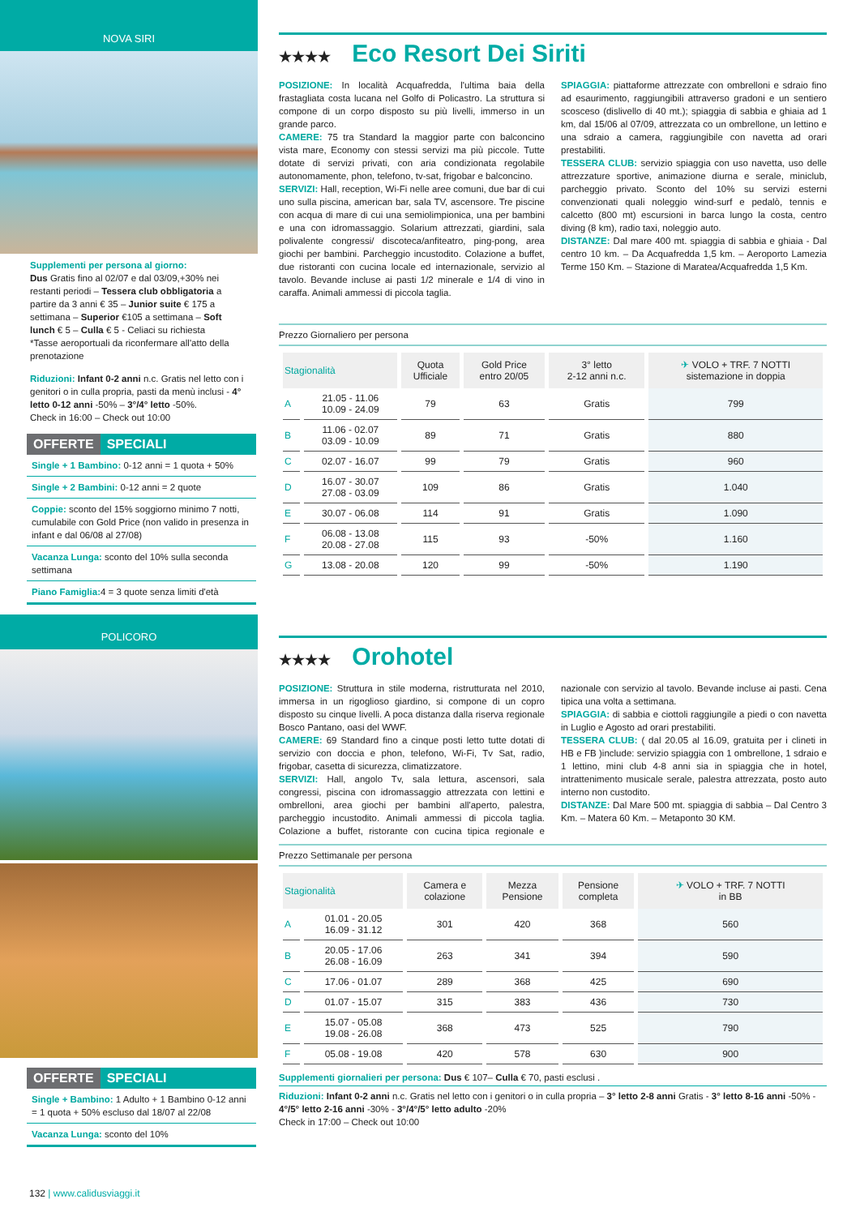NOVA SIRI
Supplementi per persona al giorno:
Dus Gratis fino al 02/07 e dal 03/09,+30% nei restanti periodi – Tessera club obbligatoria a partire da 3 anni € 35 – Junior suite € 175 a settimana – Superior €105 a settimana – Soft lunch € 5 – Culla € 5 - Celiaci su richiesta
*Tasse aeroportuali da riconfermare all'atto della prenotazione
Riduzioni: Infant 0-2 anni n.c. Gratis nel letto con i genitori o in culla propria, pasti da menù inclusi - 4° letto 0-12 anni -50% – 3°/4° letto -50%.
Check in 16:00 – Check out 10:00
OFFERTE SPECIALI
Single + 1 Bambino: 0-12 anni = 1 quota + 50%
Single + 2 Bambini: 0-12 anni = 2 quote
Coppie: sconto del 15% soggiorno minimo 7 notti, cumulabile con Gold Price (non valido in presenza in infant e dal 06/08 al 27/08)
Vacanza Lunga: sconto del 10% sulla seconda settimana
Piano Famiglia: 4 = 3 quote senza limiti d'età
POLICORO
OFFERTE SPECIALI
Single + Bambino: 1 Adulto + 1 Bambino 0-12 anni = 1 quota + 50% escluso dal 18/07 al 22/08
Vacanza Lunga: sconto del 10%
★★★★ Eco Resort Dei Siriti
POSIZIONE: In località Acquafredda, l'ultima baia della frastagliata costa lucana nel Golfo di Policastro. La struttura si compone di un corpo disposto su più livelli, immerso in un grande parco.
CAMERE: 75 tra Standard la maggior parte con balconcino vista mare, Economy con stessi servizi ma più piccole. Tutte dotate di servizi privati, con aria condizionata regolabile autonomamente, phon, telefono, tv-sat, frigobar e balconcino.
SERVIZI: Hall, reception, Wi-Fi nelle aree comuni, due bar di cui uno sulla piscina, american bar, sala TV, ascensore. Tre piscine con acqua di mare di cui una semiolimpionica, una per bambini e una con idromassaggio. Solarium attrezzati, giardini, sala polivalente congressi/ discoteca/anfiteatro, ping-pong, area giochi per bambini. Parcheggio incustodito. Colazione a buffet, due ristoranti con cucina locale ed internazionale, servizio al tavolo. Bevande incluse ai pasti 1/2 minerale e 1/4 di vino in caraffa. Animali ammessi di piccola taglia.
SPIAGGIA: piattaforme attrezzate con ombrelloni e sdraio fino ad esaurimento, raggiungibili attraverso gradoni e un sentiero scosceso (dislivello di 40 mt.); spiaggia di sabbia e ghiaia ad 1 km, dal 15/06 al 07/09, attrezzata co un ombrellone, un lettino e una sdraio a camera, raggiungibile con navetta ad orari prestabiliti.
TESSERA CLUB: servizio spiaggia con uso navetta, uso delle attrezzature sportive, animazione diurna e serale, miniclub, parcheggio privato. Sconto del 10% su servizi esterni convenzionati quali noleggio wind-surf e pedalò, tennis e calcetto (800 mt) escursioni in barca lungo la costa, centro diving (8 km), radio taxi, noleggio auto.
DISTANZE: Dal mare 400 mt. spiaggia di sabbia e ghiaia - Dal centro 10 km. – Da Acquafredda 1,5 km. – Aeroporto Lamezia Terme 150 Km. – Stazione di Maratea/Acquafredda 1,5 Km.
Prezzo Giornaliero per persona
| Stagionalità | | Quota Ufficiale | Gold Price entro 20/05 | 3° letto 2-12 anni n.c. | ✈ VOLO + TRF. 7 NOTTI sistemazione in doppia |
| --- | --- | --- | --- | --- | --- |
| A | 21.05 - 11.06 10.09 - 24.09 | 79 | 63 | Gratis | 799 |
| B | 11.06 - 02.07 03.09 - 10.09 | 89 | 71 | Gratis | 880 |
| C | 02.07 - 16.07 | 99 | 79 | Gratis | 960 |
| D | 16.07 - 30.07 27.08 - 03.09 | 109 | 86 | Gratis | 1.040 |
| E | 30.07 - 06.08 | 114 | 91 | Gratis | 1.090 |
| F | 06.08 - 13.08 20.08 - 27.08 | 115 | 93 | -50% | 1.160 |
| G | 13.08 - 20.08 | 120 | 99 | -50% | 1.190 |
★★★★ Orohotel
POSIZIONE: Struttura in stile moderna, ristrutturata nel 2010, immersa in un rigoglioso giardino, si compone di un copro disposto su cinque livelli. A poca distanza dalla riserva regionale Bosco Pantano, oasi del WWF.
CAMERE: 69 Standard fino a cinque posti letto tutte dotati di servizio con doccia e phon, telefono, Wi-Fi, Tv Sat, radio, frigobar, casetta di sicurezza, climatizzatore.
SERVIZI: Hall, angolo Tv, sala lettura, ascensori, sala congressi, piscina con idromassaggio attrezzata con lettini e ombrelloni, area giochi per bambini all'aperto, palestra, parcheggio incustodito. Animali ammessi di piccola taglia. Colazione a buffet, ristorante con cucina tipica regionale e nazionale con servizio al tavolo. Bevande incluse ai pasti. Cena tipica una volta a settimana.
SPIAGGIA: di sabbia e ciottoli raggiungile a piedi o con navetta in Luglio e Agosto ad orari prestabiliti.
TESSERA CLUB: ( dal 20.05 al 16.09, gratuita per i clineti in HB e FB )include: servizio spiaggia con 1 ombrellone, 1 sdraio e 1 lettino, mini club 4-8 anni sia in spiaggia che in hotel, intrattenimento musicale serale, palestra attrezzata, posto auto interno non custodito.
DISTANZE: Dal Mare 500 mt. spiaggia di sabbia – Dal Centro 3 Km. – Matera 60 Km. – Metaponto 30 KM.
Prezzo Settimanale per persona
| Stagionalità | | Camera e colazione | Mezza Pensione | Pensione completa | ✈ VOLO + TRF. 7 NOTTI in BB |
| --- | --- | --- | --- | --- | --- |
| A | 01.01 - 20.05 16.09 - 31.12 | 301 | 420 | 368 | 560 |
| B | 20.05 - 17.06 26.08 - 16.09 | 263 | 341 | 394 | 590 |
| C | 17.06 - 01.07 | 289 | 368 | 425 | 690 |
| D | 01.07 - 15.07 | 315 | 383 | 436 | 730 |
| E | 15.07 - 05.08 19.08 - 26.08 | 368 | 473 | 525 | 790 |
| F | 05.08 - 19.08 | 420 | 578 | 630 | 900 |
Supplementi giornalieri per persona: Dus € 107– Culla € 70, pasti esclusi .
Riduzioni: Infant 0-2 anni n.c. Gratis nel letto con i genitori o in culla propria – 3° letto 2-8 anni Gratis - 3° letto 8-16 anni -50% - 4°/5° letto 2-16 anni -30% - 3°/4°/5° letto adulto -20%
Check in 17:00 – Check out 10:00
132 | www.calidusviaggi.it